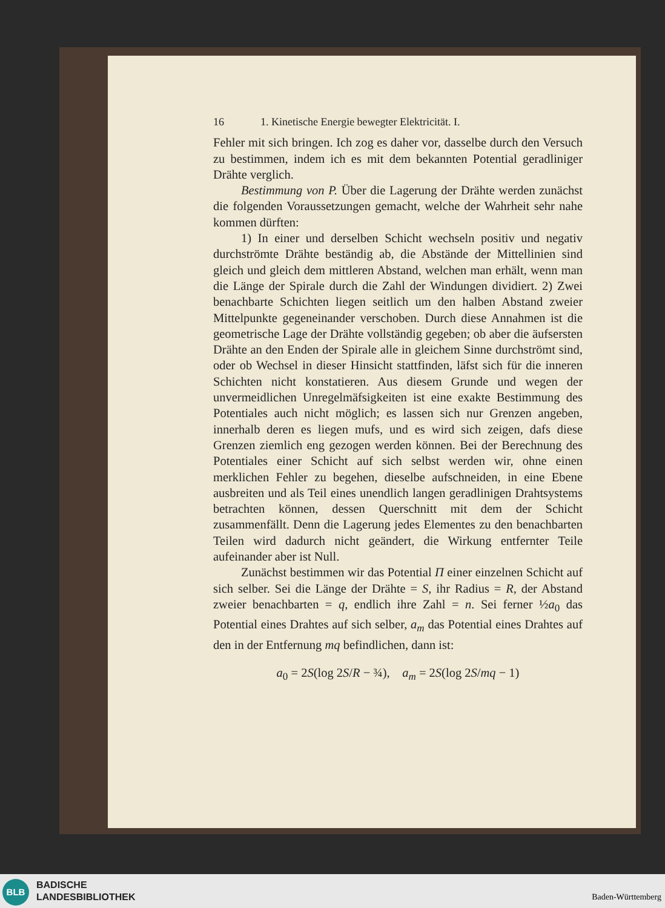16 1. Kinetische Energie bewegter Elektricität. I.
Fehler mit sich bringen. Ich zog es daher vor, dasselbe durch den Versuch zu bestimmen, indem ich es mit dem bekannten Potential geradliniger Drähte verglich.
Bestimmung von P. Über die Lagerung der Drähte werden zunächst die folgenden Voraussetzungen gemacht, welche der Wahrheit sehr nahe kommen dürften:
1) In einer und derselben Schicht wechseln positiv und negativ durchströmte Drähte beständig ab, die Abstände der Mittellinien sind gleich und gleich dem mittleren Abstand, welchen man erhält, wenn man die Länge der Spirale durch die Zahl der Windungen dividiert. 2) Zwei benachbarte Schichten liegen seitlich um den halben Abstand zweier Mittelpunkte gegeneinander verschoben. Durch diese Annahmen ist die geometrische Lage der Drähte vollständig gegeben; ob aber die äufsersten Drähte an den Enden der Spirale alle in gleichem Sinne durchströmt sind, oder ob Wechsel in dieser Hinsicht stattfinden, läfst sich für die inneren Schichten nicht konstatieren. Aus diesem Grunde und wegen der unvermeidlichen Unregelmäfsigkeiten ist eine exakte Bestimmung des Potentiales auch nicht möglich; es lassen sich nur Grenzen angeben, innerhalb deren es liegen mufs, und es wird sich zeigen, dafs diese Grenzen ziemlich eng gezogen werden können. Bei der Berechnung des Potentiales einer Schicht auf sich selbst werden wir, ohne einen merklichen Fehler zu begehen, dieselbe aufschneiden, in eine Ebene ausbreiten und als Teil eines unendlich langen geradlinigen Drahtsystems betrachten können, dessen Querschnitt mit dem der Schicht zusammenfällt. Denn die Lagerung jedes Elementes zu den benachbarten Teilen wird dadurch nicht geändert, die Wirkung entfernter Teile aufeinander aber ist Null.
Zunächst bestimmen wir das Potential Π einer einzelnen Schicht auf sich selber. Sei die Länge der Drähte = S, ihr Radius = R, der Abstand zweier benachbarten = q, endlich ihre Zahl = n. Sei ferner ½a<sub>0</sub> das Potential eines Drahtes auf sich selber, a<sub>m</sub> das Potential eines Drahtes auf den in der Entfernung mq befindlichen, dann ist:
a<sub>0</sub> = 2S(log 2S/R − ¾), a<sub>m</sub> = 2S(log 2S/mq − 1)
BLB
BADISCHE
LANDESBIBLIOTHEK
Baden-Württemberg